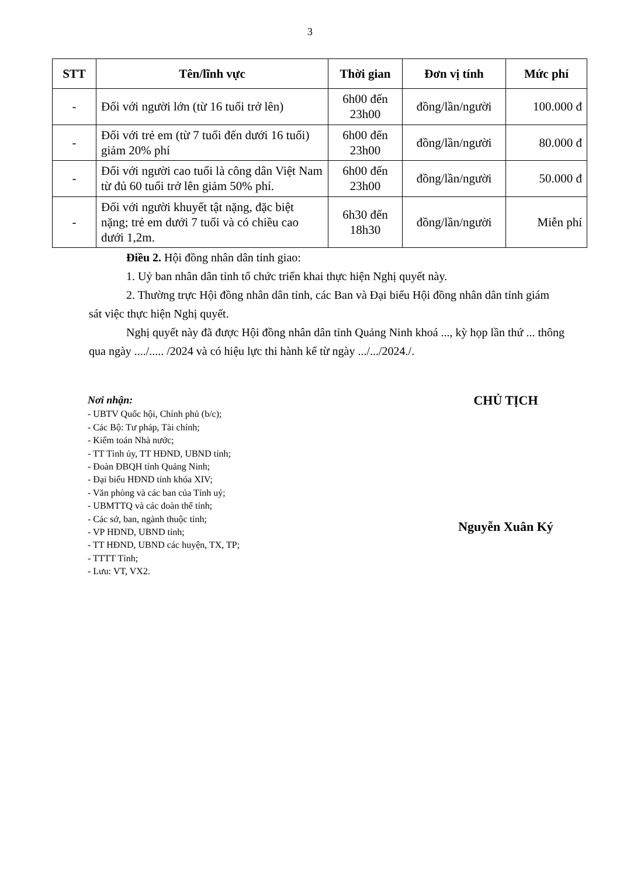3
| STT | Tên/lĩnh vực | Thời gian | Đơn vị tính | Mức phí |
| --- | --- | --- | --- | --- |
| - | Đối với người lớn (từ 16 tuổi trở lên) | 6h00 đến 23h00 | đồng/lần/người | 100.000 đ |
| - | Đối với trẻ em (từ 7 tuổi đến dưới 16 tuổi) giảm 20% phí | 6h00 đến 23h00 | đồng/lần/người | 80.000 đ |
| - | Đối với người cao tuổi là công dân Việt Nam từ đủ 60 tuổi trở lên giảm 50% phí. | 6h00 đến 23h00 | đồng/lần/người | 50.000 đ |
| - | Đối với người khuyết tật nặng, đặc biệt nặng; trẻ em dưới 7 tuổi và có chiều cao dưới 1,2m. | 6h30 đến 18h30 | đồng/lần/người | Miễn phí |
Điều 2. Hội đồng nhân dân tỉnh giao:
1. Uỷ ban nhân dân tỉnh tổ chức triển khai thực hiện Nghị quyết này.
2. Thường trực Hội đồng nhân dân tỉnh, các Ban và Đại biểu Hội đồng nhân dân tỉnh giám sát việc thực hiện Nghị quyết.
Nghị quyết này đã được Hội đồng nhân dân tỉnh Quảng Ninh khoá ..., kỳ họp lần thứ ... thông qua ngày ..../..... /2024 và có hiệu lực thi hành kể từ ngày .../.../2024./.
Nơi nhận:
- UBTV Quốc hội, Chính phủ (b/c);
- Các Bộ: Tư pháp, Tài chính;
- Kiểm toán Nhà nước;
- TT Tỉnh ủy, TT HĐND, UBND tỉnh;
- Đoàn ĐBQH tỉnh Quảng Ninh;
- Đại biểu HĐND tỉnh khóa XIV;
- Văn phòng và các ban của Tỉnh uỷ;
- UBMTTQ và các đoàn thể tỉnh;
- Các sở, ban, ngành thuộc tỉnh;
- VP HĐND, UBND tỉnh;
- TT HĐND, UBND các huyện, TX, TP;
- TTTT Tỉnh;
- Lưu: VT, VX2.
CHỦ TỊCH
Nguyễn Xuân Ký